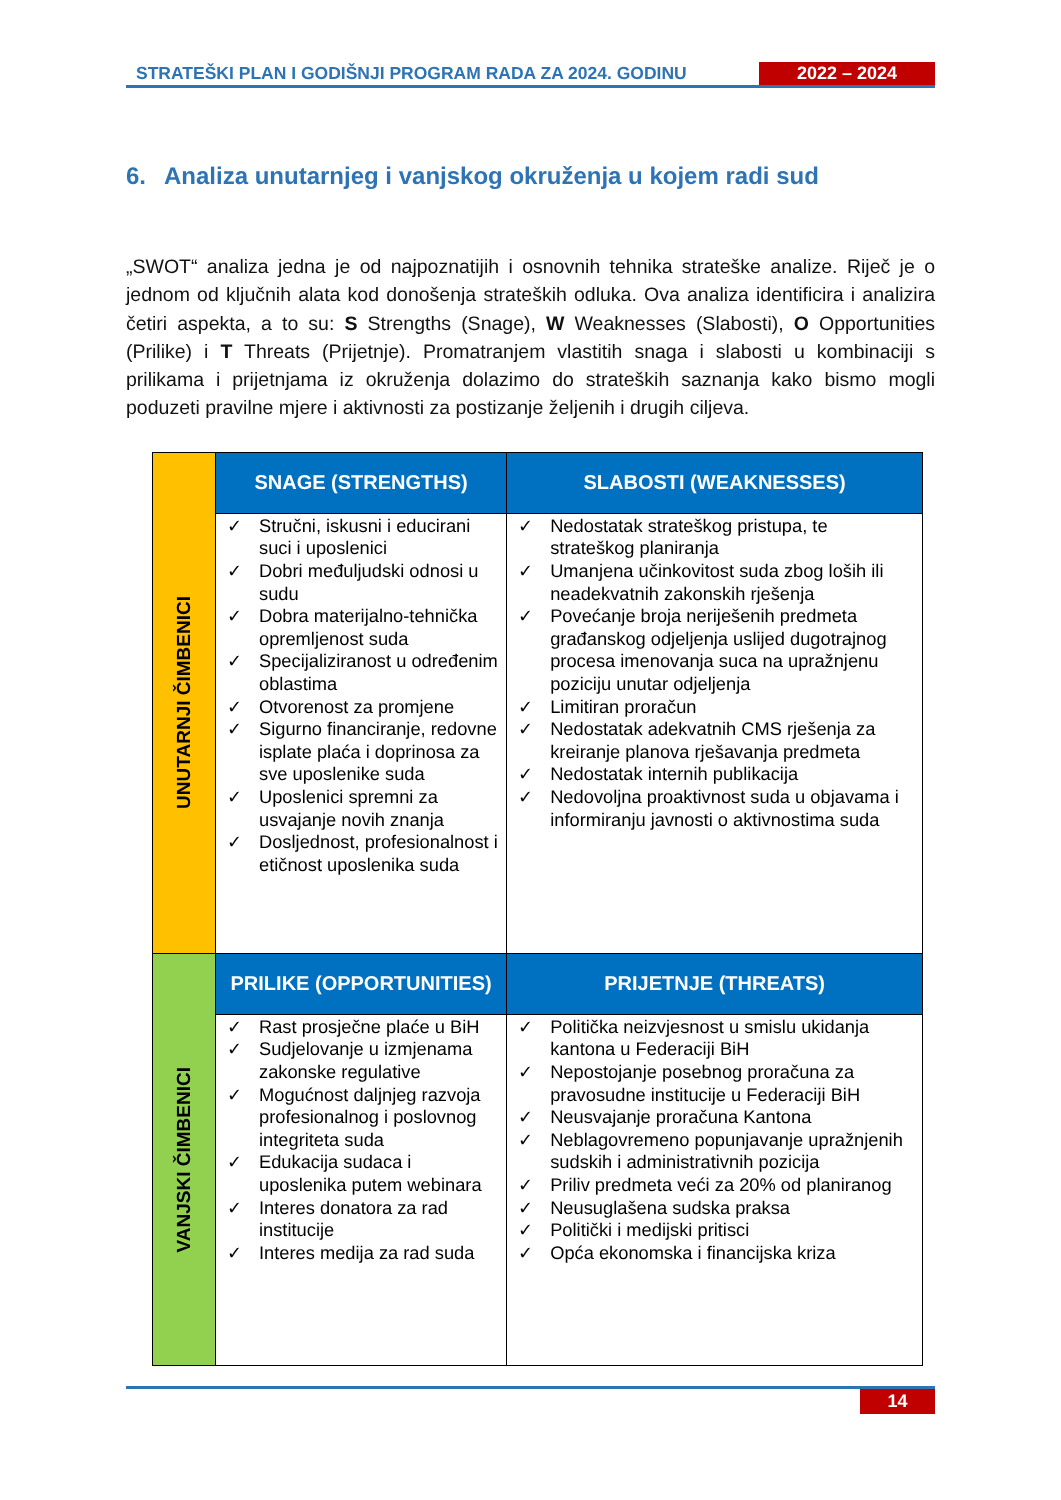STRATEŠKI PLAN I GODIŠNJI PROGRAM RADA ZA 2024. GODINU
2022 – 2024
6. Analiza unutarnjeg i vanjskog okruženja u kojem radi sud
„SWOT“ analiza jedna je od najpoznatijih i osnovnih tehnika strateške analize. Riječ je o jednom od ključnih alata kod donošenja strateških odluka. Ova analiza identificira i analizira četiri aspekta, a to su: S Strengths (Snage), W Weaknesses (Slabosti), O Opportunities (Prilike) i T Threats (Prijetnje). Promatranjem vlastitih snaga i slabosti u kombinaciji s prilikama i prijetnjama iz okruženja dolazimo do strateških saznanja kako bismo mogli poduzeti pravilne mjere i aktivnosti za postizanje željenih i drugih ciljeva.
| UNUTARNJI ČIMBENICI | SNAGE (STRENGTHS) | SLABOSTI (WEAKNESSES) |
| | ✓ Stručni, iskusni i educirani suci i uposlenici ✓ Dobri međuljudski odnosi u sudu ✓ Dobra materijalno-tehnička opremljenost suda ✓ Specijaliziranost u određenim oblastima ✓ Otvorenost za promjene ✓ Sigurno financiranje, redovne isplate plaća i doprinosa za sve uposlenike suda ✓ Uposlenici spremni za usvajanje novih znanja ✓ Dosljednost, profesionalnost i etičnost uposlenika suda | ✓ Nedostatak strateškog pristupa, te strateškog planiranja ✓ Umanjena učinkovitost suda zbog loših ili neadekvatnih zakonskih rješenja ✓ Povećanje broja neriješenih predmeta građanskog odjeljenja uslijed dugotrajnog procesa imenovanja suca na upražnjenu poziciju unutar odjeljenja ✓ Limitiran proračun ✓ Nedostatak adekvatnih CMS rješenja za kreiranje planova rješavanja predmeta ✓ Nedostatak internih publikacija ✓ Nedovoljna proaktivnost suda u objavama i informiranju javnosti o aktivnostima suda |
| VANJSKI ČIMBENICI | PRILIKE (OPPORTUNITIES) | PRIJETNJE (THREATS) |
| | ✓ Rast prosječne plaće u BiH ✓ Sudjelovanje u izmjenama zakonske regulative ✓ Mogućnost daljnjeg razvoja profesionalnog i poslovnog integriteta suda ✓ Edukacija sudaca i uposlenika putem webinara ✓ Interes donatora za rad institucije ✓ Interes medija za rad suda | ✓ Politička neizvjesnost u smislu ukidanja kantona u Federaciji BiH ✓ Nepostojanje posebnog proračuna za pravosudne institucije u Federaciji BiH ✓ Neusvajanje proračuna Kantona ✓ Neblagovremeno popunjavanje upražnjenih sudskih i administrativnih pozicija ✓ Priliv predmeta veći za 20% od planiranog ✓ Neusuglašena sudska praksa ✓ Politički i medijski pritisci ✓ Opća ekonomska i financijska kriza |
14